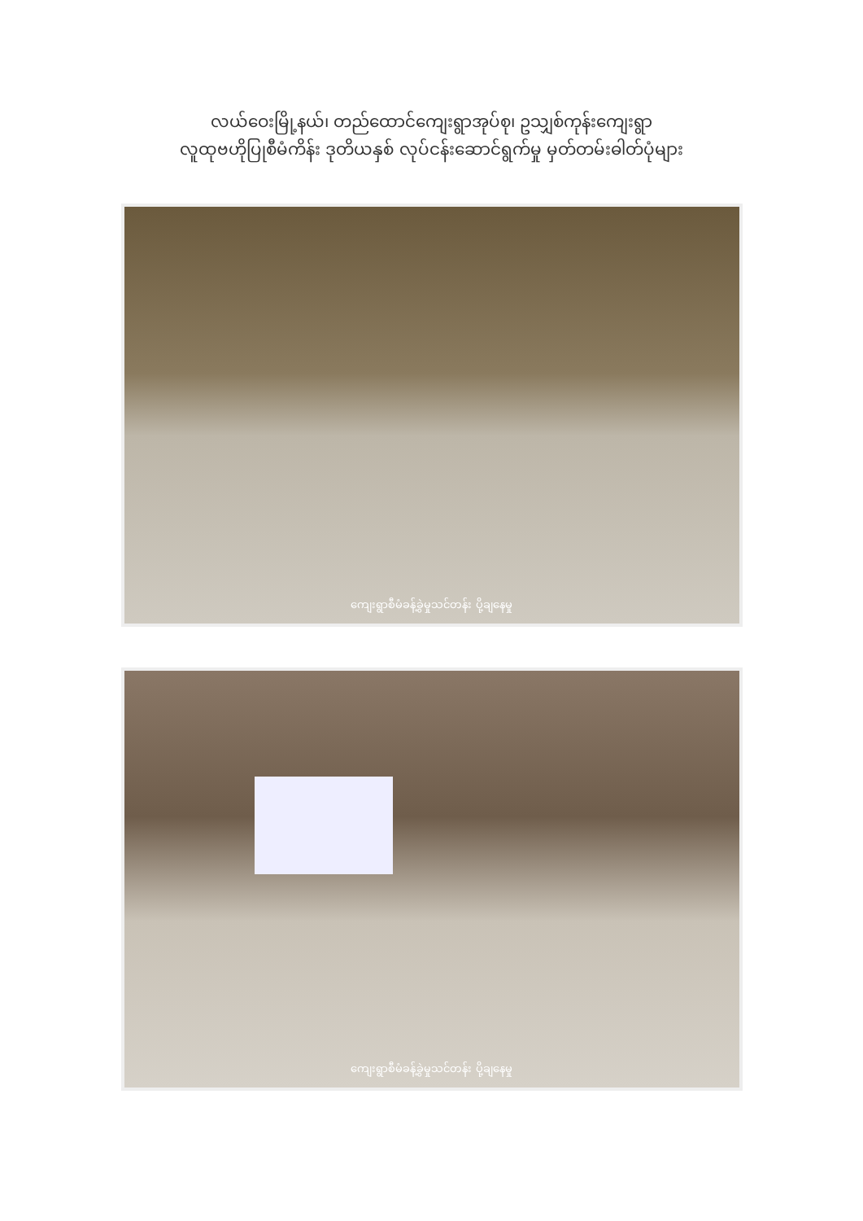လယ်ဝေးမြို့နယ်၊ တည်ထောင်ကျေးရွာအုပ်စု၊ ဥသျှစ်ကုန်းကျေးရွာ
လူထုဗဟိုပြုစီမံကိန်း ဒုတိယနှစ် လုပ်ငန်းဆောင်ရွက်မှု မှတ်တမ်းဓါတ်ပုံများ
ကျေးရွာစီမံခန့်ခွဲမှုသင်တန်း ပို့ချနေမှု
ကျေးရွာစီမံခန့်ခွဲမှုသင်တန်း ပို့ချနေမှု